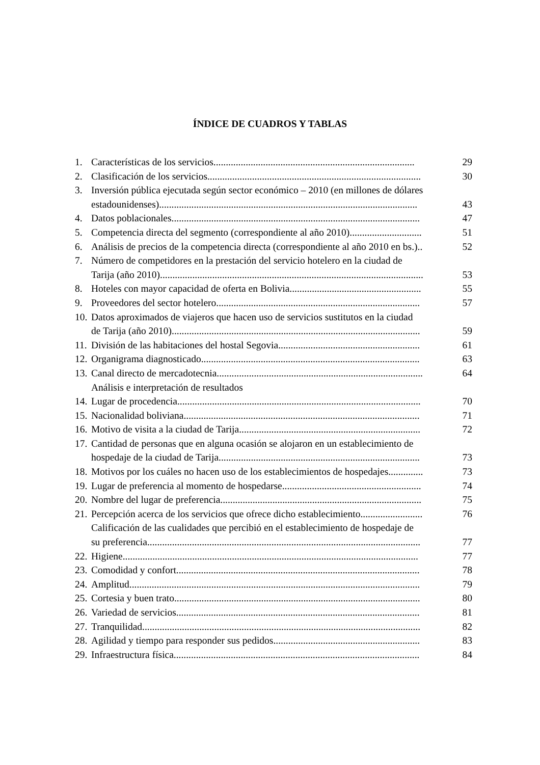ÍNDICE DE CUADROS Y TABLAS
1. Características de los servicios................................................................................. 29
2. Clasificación de los servicios...................................................................................... 30
3. Inversión pública ejecutada según sector económico – 2010 (en millones de dólares
estadounidenses)........................................................................................................
43
4. Datos poblacionales.................................................................................................... 47
5. Competencia directa del segmento (correspondiente al año 2010)............................. 51
6. Análisis de precios de la competencia directa (correspondiente al año 2010 en bs.).. 52
7. Número de competidores en la prestación del servicio hotelero en la ciudad de
Tarija (año 2010)..........................................................................................................
53
8. Hoteles con mayor capacidad de oferta en Bolivia..................................................... 55
9. Proveedores del sector hotelero.................................................................................. 57
10. Datos aproximados de viajeros que hacen uso de servicios sustitutos en la ciudad
de Tarija (año 2010)....................................................................................................
59
11. División de las habitaciones del hostal Segovia......................................................... 61
12. Organigrama diagnosticado........................................................................................ 63
13. Canal directo de mercadotecnia................................................................................... 64
Análisis e interpretación de resultados
14. Lugar de procedencia.................................................................................................. 70
15. Nacionalidad boliviana............................................................................................... 71
16. Motivo de visita a la ciudad de Tarija......................................................................... 72
17. Cantidad de personas que en alguna ocasión se alojaron en un establecimiento de
hospedaje de la ciudad de Tarija.................................................................................
73
18. Motivos por los cuáles no hacen uso de los establecimientos de hospedajes.............. 73
19. Lugar de preferencia al momento de hospedarse........................................................ 74
20. Nombre del lugar de preferencia................................................................................. 75
21. Percepción acerca de los servicios que ofrece dicho establecimiento......................... 76
Calificación de las cualidades que percibió en el establecimiento de hospedaje de
su preferencia..............................................................................................................
77
22. Higiene....................................................................................................................... 77
23. Comodidad y confort.................................................................................................. 78
24. Amplitud..................................................................................................................... 79
25. Cortesia y buen trato................................................................................................... 80
26. Variedad de servicios.................................................................................................. 81
27. Tranquilidad................................................................................................................ 82
28. Agilidad y tiempo para responder sus pedidos........................................................... 83
29. Infraestructura física................................................................................................... 84